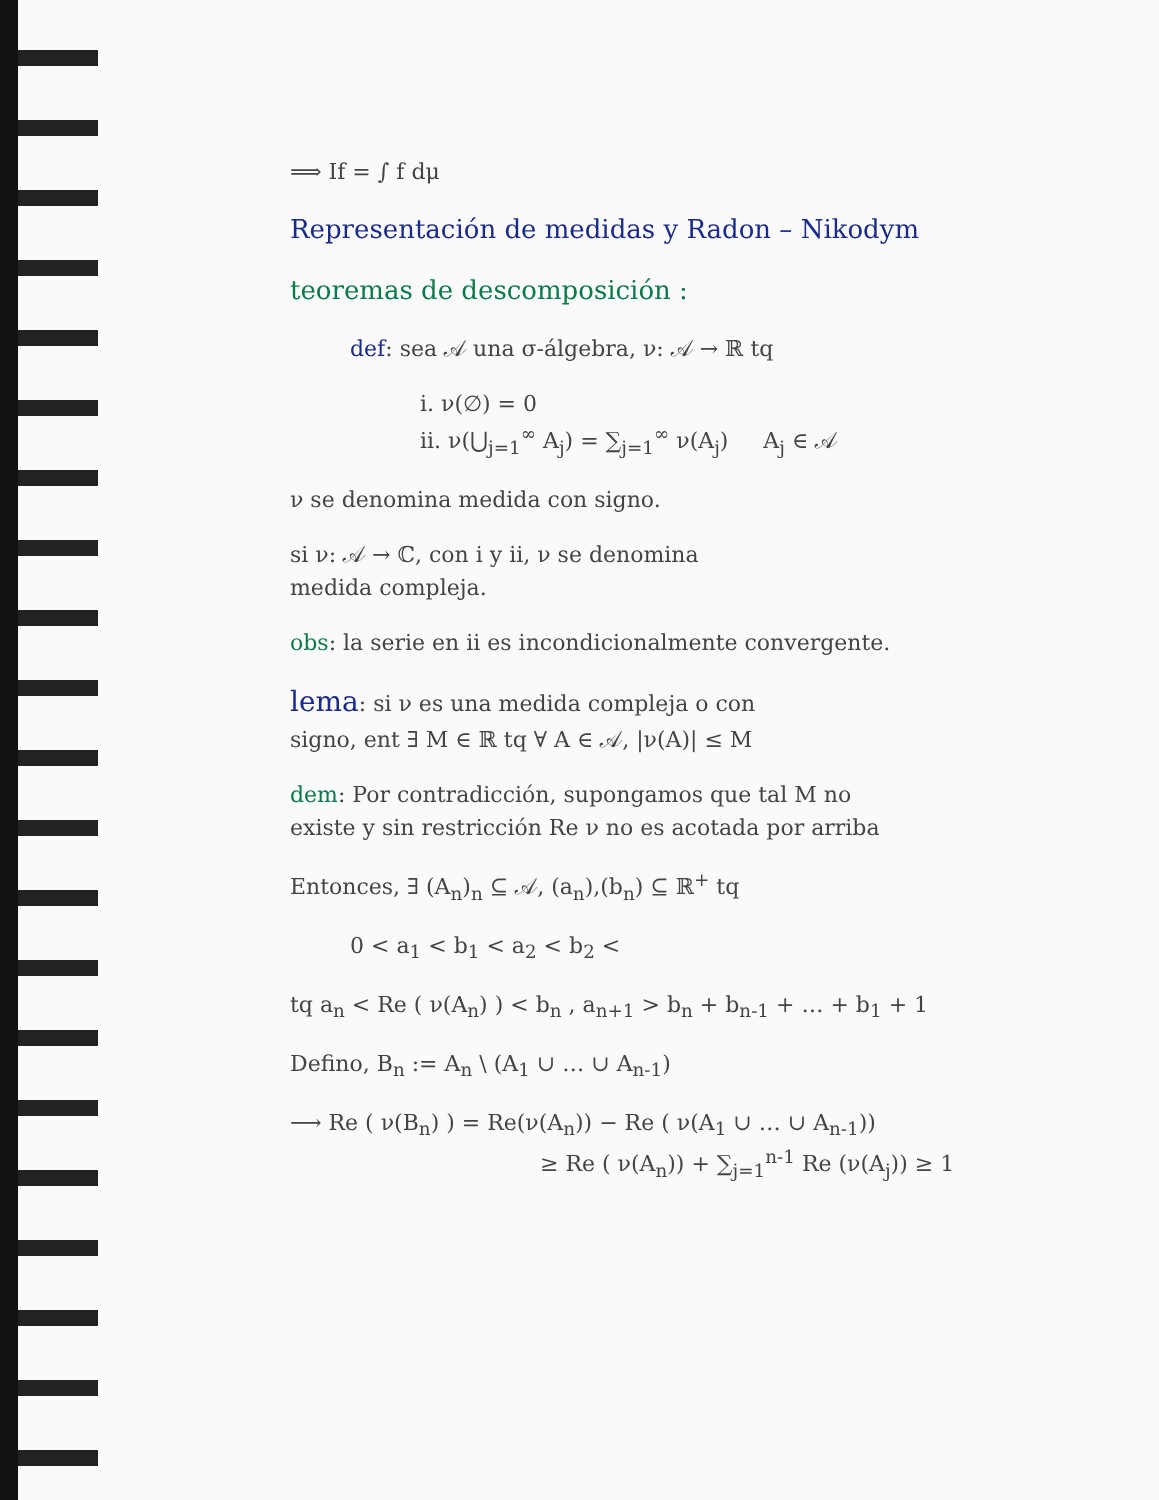⟹ If = ∫ f dμ
Representación de medidas y Radon – Nikodym
teoremas de descomposición :
def: sea 𝒜 una σ-álgebra, ν: 𝒜 → ℝ tq
i. ν(∅) = 0
ii. ν(⋃<sub>j=1</sub><sup>∞</sup> A<sub>j</sub>) = ∑<sub>j=1</sub><sup>∞</sup> ν(A<sub>j</sub>) A<sub>j</sub> ∈ 𝒜
ν se denomina medida con signo.
si ν: 𝒜 → ℂ, con i y ii, ν se denomina
medida compleja.
obs: la serie en ii es incondicionalmente convergente.
lema: si ν es una medida compleja o con
signo, ent ∃ M ∈ ℝ tq ∀ A ∈ 𝒜, |ν(A)| ≤ M
dem: Por contradicción, supongamos que tal M no
existe y sin restricción Re ν no es acotada por arriba
Entonces, ∃ (A<sub>n</sub>)<sub>n</sub> ⊆ 𝒜, (a<sub>n</sub>),(b<sub>n</sub>) ⊆ ℝ<sup>+</sup> tq
0 < a<sub>1</sub> < b<sub>1</sub> < a<sub>2</sub> < b<sub>2</sub> <
tq a<sub>n</sub> < Re ( ν(A<sub>n</sub>) ) < b<sub>n</sub> , a<sub>n+1</sub> > b<sub>n</sub> + b<sub>n-1</sub> + … + b<sub>1</sub> + 1
Defino, B<sub>n</sub> := A<sub>n</sub> \ (A<sub>1</sub> ∪ … ∪ A<sub>n-1</sub>)
⟶ Re ( ν(B<sub>n</sub>) ) = Re(ν(A<sub>n</sub>)) − Re ( ν(A<sub>1</sub> ∪ … ∪ A<sub>n-1</sub>))
≥ Re ( ν(A<sub>n</sub>)) + ∑<sub>j=1</sub><sup>n-1</sup> Re (ν(A<sub>j</sub>)) ≥ 1